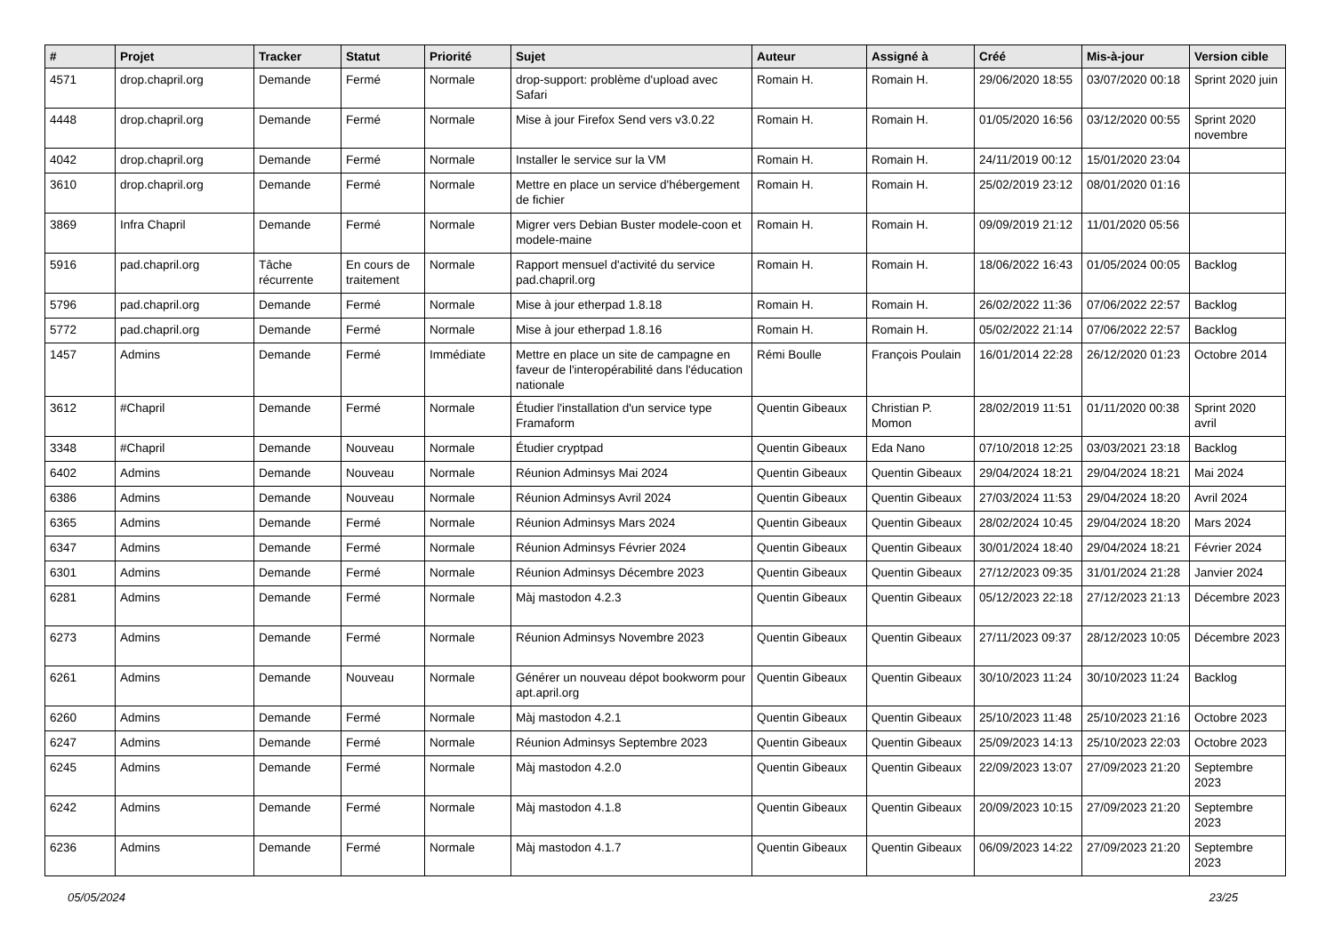| # | Projet | Tracker | Statut | Priorité | Sujet | Auteur | Assigné à | Créé | Mis-à-jour | Version cible |
| --- | --- | --- | --- | --- | --- | --- | --- | --- | --- | --- |
| 4571 | drop.chapril.org | Demande | Fermé | Normale | drop-support: problème d'upload avec Safari | Romain H. | Romain H. | 29/06/2020 18:55 | 03/07/2020 00:18 | Sprint 2020 juin |
| 4448 | drop.chapril.org | Demande | Fermé | Normale | Mise à jour Firefox Send vers v3.0.22 | Romain H. | Romain H. | 01/05/2020 16:56 | 03/12/2020 00:55 | Sprint 2020 novembre |
| 4042 | drop.chapril.org | Demande | Fermé | Normale | Installer le service sur la VM | Romain H. | Romain H. | 24/11/2019 00:12 | 15/01/2020 23:04 | |
| 3610 | drop.chapril.org | Demande | Fermé | Normale | Mettre en place un service d'hébergement de fichier | Romain H. | Romain H. | 25/02/2019 23:12 | 08/01/2020 01:16 | |
| 3869 | Infra Chapril | Demande | Fermé | Normale | Migrer vers Debian Buster modele-coon et modele-maine | Romain H. | Romain H. | 09/09/2019 21:12 | 11/01/2020 05:56 | |
| 5916 | pad.chapril.org | Tâche récurrente | En cours de traitement | Normale | Rapport mensuel d'activité du service pad.chapril.org | Romain H. | Romain H. | 18/06/2022 16:43 | 01/05/2024 00:05 | Backlog |
| 5796 | pad.chapril.org | Demande | Fermé | Normale | Mise à jour etherpad 1.8.18 | Romain H. | Romain H. | 26/02/2022 11:36 | 07/06/2022 22:57 | Backlog |
| 5772 | pad.chapril.org | Demande | Fermé | Normale | Mise à jour etherpad 1.8.16 | Romain H. | Romain H. | 05/02/2022 21:14 | 07/06/2022 22:57 | Backlog |
| 1457 | Admins | Demande | Fermé | Immédiate | Mettre en place un site de campagne en faveur de l'interopérabilité dans l'éducation nationale | Rémi Boulle | François Poulain | 16/01/2014 22:28 | 26/12/2020 01:23 | Octobre 2014 |
| 3612 | #Chapril | Demande | Fermé | Normale | Étudier l'installation d'un service type Framaform | Quentin Gibeaux | Christian P. Momon | 28/02/2019 11:51 | 01/11/2020 00:38 | Sprint 2020 avril |
| 3348 | #Chapril | Demande | Nouveau | Normale | Étudier cryptpad | Quentin Gibeaux | Eda Nano | 07/10/2018 12:25 | 03/03/2021 23:18 | Backlog |
| 6402 | Admins | Demande | Nouveau | Normale | Réunion Adminsys Mai 2024 | Quentin Gibeaux | Quentin Gibeaux | 29/04/2024 18:21 | 29/04/2024 18:21 | Mai 2024 |
| 6386 | Admins | Demande | Nouveau | Normale | Réunion Adminsys Avril 2024 | Quentin Gibeaux | Quentin Gibeaux | 27/03/2024 11:53 | 29/04/2024 18:20 | Avril 2024 |
| 6365 | Admins | Demande | Fermé | Normale | Réunion Adminsys Mars 2024 | Quentin Gibeaux | Quentin Gibeaux | 28/02/2024 10:45 | 29/04/2024 18:20 | Mars 2024 |
| 6347 | Admins | Demande | Fermé | Normale | Réunion Adminsys Février 2024 | Quentin Gibeaux | Quentin Gibeaux | 30/01/2024 18:40 | 29/04/2024 18:21 | Février 2024 |
| 6301 | Admins | Demande | Fermé | Normale | Réunion Adminsys Décembre 2023 | Quentin Gibeaux | Quentin Gibeaux | 27/12/2023 09:35 | 31/01/2024 21:28 | Janvier 2024 |
| 6281 | Admins | Demande | Fermé | Normale | Màj mastodon 4.2.3 | Quentin Gibeaux | Quentin Gibeaux | 05/12/2023 22:18 | 27/12/2023 21:13 | Décembre 2023 |
| 6273 | Admins | Demande | Fermé | Normale | Réunion Adminsys Novembre 2023 | Quentin Gibeaux | Quentin Gibeaux | 27/11/2023 09:37 | 28/12/2023 10:05 | Décembre 2023 |
| 6261 | Admins | Demande | Nouveau | Normale | Générer un nouveau dépot bookworm pour apt.april.org | Quentin Gibeaux | Quentin Gibeaux | 30/10/2023 11:24 | 30/10/2023 11:24 | Backlog |
| 6260 | Admins | Demande | Fermé | Normale | Màj mastodon 4.2.1 | Quentin Gibeaux | Quentin Gibeaux | 25/10/2023 11:48 | 25/10/2023 21:16 | Octobre 2023 |
| 6247 | Admins | Demande | Fermé | Normale | Réunion Adminsys Septembre 2023 | Quentin Gibeaux | Quentin Gibeaux | 25/09/2023 14:13 | 25/10/2023 22:03 | Octobre 2023 |
| 6245 | Admins | Demande | Fermé | Normale | Màj mastodon 4.2.0 | Quentin Gibeaux | Quentin Gibeaux | 22/09/2023 13:07 | 27/09/2023 21:20 | Septembre 2023 |
| 6242 | Admins | Demande | Fermé | Normale | Màj mastodon 4.1.8 | Quentin Gibeaux | Quentin Gibeaux | 20/09/2023 10:15 | 27/09/2023 21:20 | Septembre 2023 |
| 6236 | Admins | Demande | Fermé | Normale | Màj mastodon 4.1.7 | Quentin Gibeaux | Quentin Gibeaux | 06/09/2023 14:22 | 27/09/2023 21:20 | Septembre 2023 |
05/05/2024 23/25